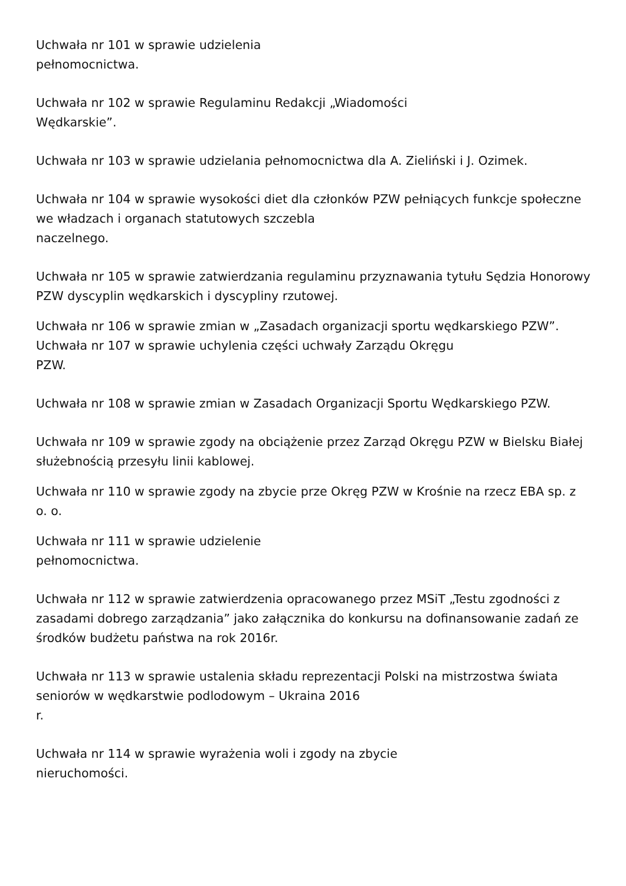Uchwała nr 101 w sprawie udzielenia
pełnomocnictwa.
Uchwała nr 102 w sprawie Regulaminu Redakcji „Wiadomości
Wędkarskie”.
Uchwała nr 103 w sprawie udzielania pełnomocnictwa dla A. Zieliński i J. Ozimek.
Uchwała nr 104 w sprawie wysokości diet dla członków PZW pełniących funkcje społeczne we władzach i organach statutowych szczebla
naczelnego.
Uchwała nr 105 w sprawie zatwierdzania regulaminu przyznawania tytułu Sędzia Honorowy PZW dyscyplin wędkarskich i dyscypliny rzutowej.
Uchwała nr 106 w sprawie zmian w „Zasadach organizacji sportu wędkarskiego PZW”.
Uchwała nr 107 w sprawie uchylenia części uchwały Zarządu Okręgu
PZW.
Uchwała nr 108 w sprawie zmian w Zasadach Organizacji Sportu Wędkarskiego PZW.
Uchwała nr 109 w sprawie zgody na obciążenie przez Zarząd Okręgu PZW w Bielsku Białej służebnością przesyłu linii kablowej.
Uchwała nr 110 w sprawie zgody na zbycie prze Okręg PZW w Krośnie na rzecz EBA sp. z o. o.
Uchwała nr 111 w sprawie udzielenie
pełnomocnictwa.
Uchwała nr 112 w sprawie zatwierdzenia opracowanego przez MSiT „Testu zgodności z zasadami dobrego zarządzania” jako załącznika do konkursu na dofinansowanie zadań ze środków budżetu państwa na rok 2016r.
Uchwała nr 113 w sprawie ustalenia składu reprezentacji Polski na mistrzostwa świata seniorów w wędkarstwie podlodowym – Ukraina 2016
r.
Uchwała nr 114 w sprawie wyrażenia woli i zgody na zbycie
nieruchomości.